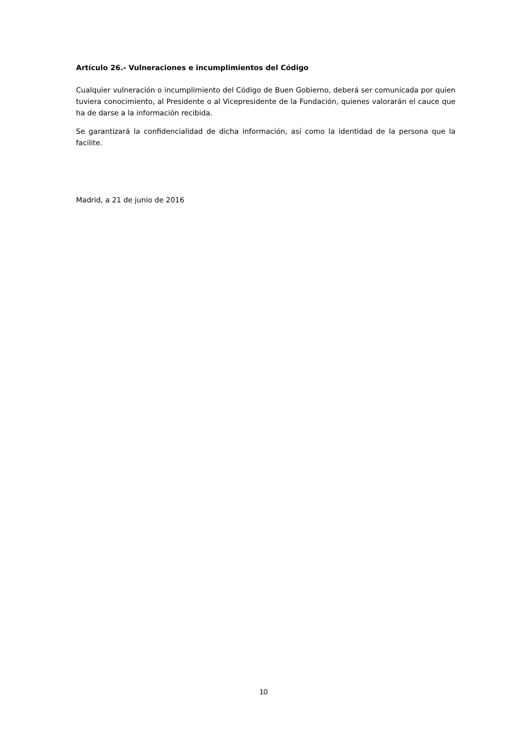Artículo 26.- Vulneraciones e incumplimientos del Código
Cualquier vulneración o incumplimiento del Código de Buen Gobierno, deberá ser comunicada por quien tuviera conocimiento, al Presidente o al Vicepresidente de la Fundación, quienes valorarán el cauce que ha de darse a la información recibida.
Se garantizará la confidencialidad de dicha información, así como la identidad de la persona que la facilite.
Madrid, a 21 de junio de 2016
10